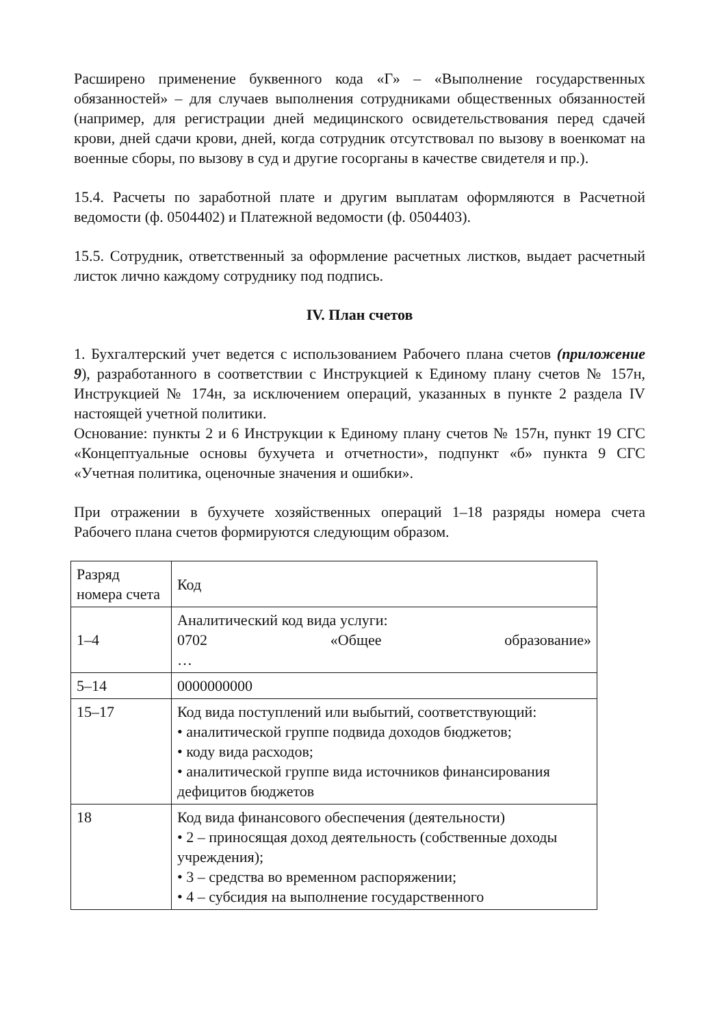Расширено применение буквенного кода «Г» – «Выполнение государственных обязанностей» – для случаев выполнения сотрудниками общественных обязанностей (например, для регистрации дней медицинского освидетельствования перед сдачей крови, дней сдачи крови, дней, когда сотрудник отсутствовал по вызову в военкомат на военные сборы, по вызову в суд и другие госорганы в качестве свидетеля и пр.).
15.4. Расчеты по заработной плате и другим выплатам оформляются в Расчетной ведомости (ф. 0504402) и Платежной ведомости (ф. 0504403).
15.5. Сотрудник, ответственный за оформление расчетных листков, выдает расчетный листок лично каждому сотруднику под подпись.
IV. План счетов
1. Бухгалтерский учет ведется с использованием Рабочего плана счетов (приложение 9), разработанного в соответствии с Инструкцией к Единому плану счетов № 157н, Инструкцией № 174н, за исключением операций, указанных в пункте 2 раздела IV настоящей учетной политики.
Основание: пункты 2 и 6 Инструкции к Единому плану счетов № 157н, пункт 19 СГС «Концептуальные основы бухучета и отчетности», подпункт «б» пункта 9 СГС «Учетная политика, оценочные значения и ошибки».
При отражении в бухучете хозяйственных операций 1–18 разряды номера счета Рабочего плана счетов формируются следующим образом.
| Разряд номера счета | Код |
| 1–4 | Аналитический код вида услуги: 0702 «Общее образование» … |
| 5–14 | 0000000000 |
| 15–17 | Код вида поступлений или выбытий, соответствующий: • аналитической группе подвида доходов бюджетов; • коду вида расходов; • аналитической группе вида источников финансирования дефицитов бюджетов |
| 18 | Код вида финансового обеспечения (деятельности) • 2 – приносящая доход деятельность (собственные доходы учреждения); • 3 – средства во временном распоряжении; • 4 – субсидия на выполнение государственного |